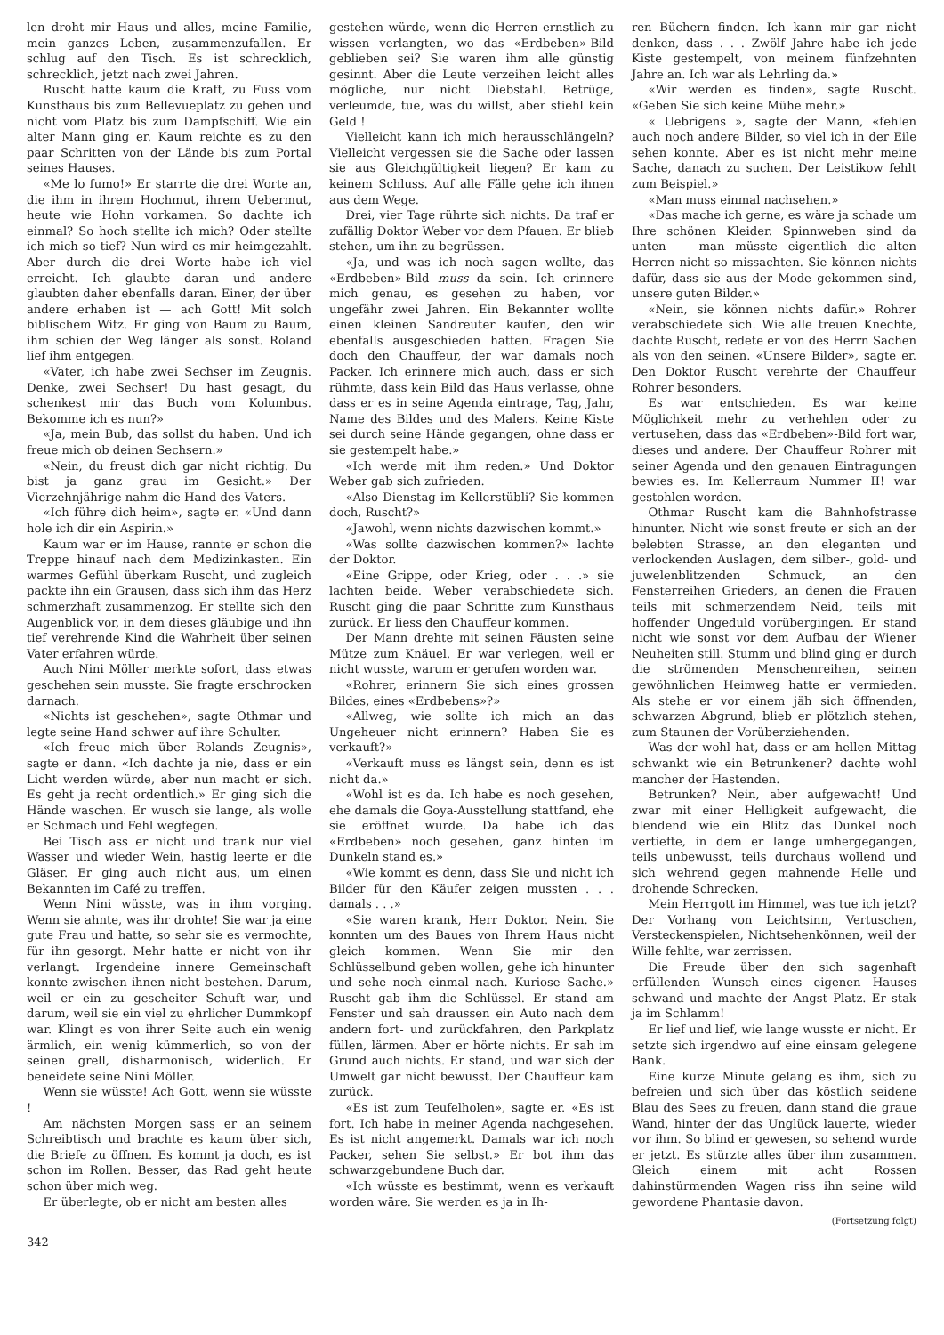len droht mir Haus und alles, meine Familie, mein ganzes Leben, zusammenzufallen. Er schlug auf den Tisch. Es ist schrecklich, schrecklich, jetzt nach zwei Jahren.
Ruscht hatte kaum die Kraft, zu Fuss vom Kunsthaus bis zum Bellevueplatz zu gehen und nicht vom Platz bis zum Dampfschiff. Wie ein alter Mann ging er. Kaum reichte es zu den paar Schritten von der Lände bis zum Portal seines Hauses.
«Me lo fumo!» Er starrte die drei Worte an, die ihm in ihrem Hochmut, ihrem Uebermut, heute wie Hohn vorkamen. So dachte ich einmal? So hoch stellte ich mich? Oder stellte ich mich so tief? Nun wird es mir heimgezahlt. Aber durch die drei Worte habe ich viel erreicht. Ich glaubte daran und andere glaubten daher ebenfalls daran. Einer, der über andere erhaben ist — ach Gott! Mit solch biblischem Witz. Er ging von Baum zu Baum, ihm schien der Weg länger als sonst. Roland lief ihm entgegen.
«Vater, ich habe zwei Sechser im Zeugnis. Denke, zwei Sechser! Du hast gesagt, du schenkest mir das Buch vom Kolumbus. Bekomme ich es nun?»
«Ja, mein Bub, das sollst du haben. Und ich freue mich ob deinen Sechsern.»
«Nein, du freust dich gar nicht richtig. Du bist ja ganz grau im Gesicht.» Der Vierzehnjährige nahm die Hand des Vaters.
«Ich führe dich heim», sagte er. «Und dann hole ich dir ein Aspirin.»
Kaum war er im Hause, rannte er schon die Treppe hinauf nach dem Medizinkasten. Ein warmes Gefühl überkam Ruscht, und zugleich packte ihn ein Grausen, dass sich ihm das Herz schmerzhaft zusammenzog. Er stellte sich den Augenblick vor, in dem dieses gläubige und ihn tief verehrende Kind die Wahrheit über seinen Vater erfahren würde.
Auch Nini Möller merkte sofort, dass etwas geschehen sein musste. Sie fragte erschrocken darnach.
«Nichts ist geschehen», sagte Othmar und legte seine Hand schwer auf ihre Schulter.
«Ich freue mich über Rolands Zeugnis», sagte er dann. «Ich dachte ja nie, dass er ein Licht werden würde, aber nun macht er sich. Es geht ja recht ordentlich.» Er ging sich die Hände waschen. Er wusch sie lange, als wolle er Schmach und Fehl wegfegen.
Bei Tisch ass er nicht und trank nur viel Wasser und wieder Wein, hastig leerte er die Gläser. Er ging auch nicht aus, um einen Bekannten im Café zu treffen.
Wenn Nini wüsste, was in ihm vorging. Wenn sie ahnte, was ihr drohte! Sie war ja eine gute Frau und hatte, so sehr sie es vermochte, für ihn gesorgt. Mehr hatte er nicht von ihr verlangt. Irgendeine innere Gemeinschaft konnte zwischen ihnen nicht bestehen. Darum, weil er ein zu gescheiter Schuft war, und darum, weil sie ein viel zu ehrlicher Dummkopf war. Klingt es von ihrer Seite auch ein wenig ärmlich, ein wenig kümmerlich, so von der seinen grell, disharmonisch, widerlich. Er beneidete seine Nini Möller.
Wenn sie wüsste! Ach Gott, wenn sie wüsste !
Am nächsten Morgen sass er an seinem Schreibtisch und brachte es kaum über sich, die Briefe zu öffnen. Es kommt ja doch, es ist schon im Rollen. Besser, das Rad geht heute schon über mich weg.
Er überlegte, ob er nicht am besten alles
gestehen würde, wenn die Herren ernstlich zu wissen verlangten, wo das «Erdbeben»-Bild geblieben sei? Sie waren ihm alle günstig gesinnt. Aber die Leute verzeihen leicht alles mögliche, nur nicht Diebstahl. Betrüge, verleumde, tue, was du willst, aber stiehl kein Geld !
Vielleicht kann ich mich herausschlängeln? Vielleicht vergessen sie die Sache oder lassen sie aus Gleichgültigkeit liegen? Er kam zu keinem Schluss. Auf alle Fälle gehe ich ihnen aus dem Wege.
Drei, vier Tage rührte sich nichts. Da traf er zufällig Doktor Weber vor dem Pfauen. Er blieb stehen, um ihn zu begrüssen.
«Ja, und was ich noch sagen wollte, das «Erdbeben»-Bild muss da sein. Ich erinnere mich genau, es gesehen zu haben, vor ungefähr zwei Jahren. Ein Bekannter wollte einen kleinen Sandreuter kaufen, den wir ebenfalls ausgeschieden hatten. Fragen Sie doch den Chauffeur, der war damals noch Packer. Ich erinnere mich auch, dass er sich rühmte, dass kein Bild das Haus verlasse, ohne dass er es in seine Agenda eintrage, Tag, Jahr, Name des Bildes und des Malers. Keine Kiste sei durch seine Hände gegangen, ohne dass er sie gestempelt habe.»
«Ich werde mit ihm reden.» Und Doktor Weber gab sich zufrieden.
«Also Dienstag im Kellerstübli? Sie kommen doch, Ruscht?»
«Jawohl, wenn nichts dazwischen kommt.»
«Was sollte dazwischen kommen?» lachte der Doktor.
«Eine Grippe, oder Krieg, oder . . .» sie lachten beide. Weber verabschiedete sich. Ruscht ging die paar Schritte zum Kunsthaus zurück. Er liess den Chauffeur kommen.
Der Mann drehte mit seinen Fäusten seine Mütze zum Knäuel. Er war verlegen, weil er nicht wusste, warum er gerufen worden war.
«Rohrer, erinnern Sie sich eines grossen Bildes, eines «Erdbebens»?»
«Allweg, wie sollte ich mich an das Ungeheuer nicht erinnern? Haben Sie es verkauft?»
«Verkauft muss es längst sein, denn es ist nicht da.»
«Wohl ist es da. Ich habe es noch gesehen, ehe damals die Goya-Ausstellung stattfand, ehe sie eröffnet wurde. Da habe ich das «Erdbeben» noch gesehen, ganz hinten im Dunkeln stand es.»
«Wie kommt es denn, dass Sie und nicht ich Bilder für den Käufer zeigen mussten . . . damals . . .»
«Sie waren krank, Herr Doktor. Nein. Sie konnten um des Baues von Ihrem Haus nicht gleich kommen. Wenn Sie mir den Schlüsselbund geben wollen, gehe ich hinunter und sehe noch einmal nach. Kuriose Sache.» Ruscht gab ihm die Schlüssel. Er stand am Fenster und sah draussen ein Auto nach dem andern fort- und zurückfahren, den Parkplatz füllen, lärmen. Aber er hörte nichts. Er sah im Grund auch nichts. Er stand, und war sich der Umwelt gar nicht bewusst. Der Chauffeur kam zurück.
«Es ist zum Teufelholen», sagte er. «Es ist fort. Ich habe in meiner Agenda nachgesehen. Es ist nicht angemerkt. Damals war ich noch Packer, sehen Sie selbst.» Er bot ihm das schwarzgebundene Buch dar.
«Ich wüsste es bestimmt, wenn es verkauft worden wäre. Sie werden es ja in Ih-
ren Büchern finden. Ich kann mir gar nicht denken, dass . . . Zwölf Jahre habe ich jede Kiste gestempelt, von meinem fünfzehnten Jahre an. Ich war als Lehrling da.»
«Wir werden es finden», sagte Ruscht. «Geben Sie sich keine Mühe mehr.»
« Uebrigens », sagte der Mann, «fehlen auch noch andere Bilder, so viel ich in der Eile sehen konnte. Aber es ist nicht mehr meine Sache, danach zu suchen. Der Leistikow fehlt zum Beispiel.»
«Man muss einmal nachsehen.»
«Das mache ich gerne, es wäre ja schade um Ihre schönen Kleider. Spinnweben sind da unten — man müsste eigentlich die alten Herren nicht so missachten. Sie können nichts dafür, dass sie aus der Mode gekommen sind, unsere guten Bilder.»
«Nein, sie können nichts dafür.» Rohrer verabschiedete sich. Wie alle treuen Knechte, dachte Ruscht, redete er von des Herrn Sachen als von den seinen. «Unsere Bilder», sagte er. Den Doktor Ruscht verehrte der Chauffeur Rohrer besonders.
Es war entschieden. Es war keine Möglichkeit mehr zu verhehlen oder zu vertusehen, dass das «Erdbeben»-Bild fort war, dieses und andere. Der Chauffeur Rohrer mit seiner Agenda und den genauen Eintragungen bewies es. Im Kellerraum Nummer II! war gestohlen worden.
Othmar Ruscht kam die Bahnhofstrasse hinunter. Nicht wie sonst freute er sich an der belebten Strasse, an den eleganten und verlockenden Auslagen, dem silber-, gold- und juwelenblitzenden Schmuck, an den Fensterreihen Grieders, an denen die Frauen teils mit schmerzendem Neid, teils mit hoffender Ungeduld vorübergingen. Er stand nicht wie sonst vor dem Aufbau der Wiener Neuheiten still. Stumm und blind ging er durch die strömenden Menschenreihen, seinen gewöhnlichen Heimweg hatte er vermieden. Als stehe er vor einem jäh sich öffnenden, schwarzen Abgrund, blieb er plötzlich stehen, zum Staunen der Vorüberziehenden.
Was der wohl hat, dass er am hellen Mittag schwankt wie ein Betrunkener? dachte wohl mancher der Hastenden.
Betrunken? Nein, aber aufgewacht! Und zwar mit einer Helligkeit aufgewacht, die blendend wie ein Blitz das Dunkel noch vertiefte, in dem er lange umhergegangen, teils unbewusst, teils durchaus wollend und sich wehrend gegen mahnende Helle und drohende Schrecken.
Mein Herrgott im Himmel, was tue ich jetzt? Der Vorhang von Leichtsinn, Vertuschen, Versteckenspielen, Nichtsehenkönnen, weil der Wille fehlte, war zerrissen.
Die Freude über den sich sagenhaft erfüllenden Wunsch eines eigenen Hauses schwand und machte der Angst Platz. Er stak ja im Schlamm!
Er lief und lief, wie lange wusste er nicht. Er setzte sich irgendwo auf eine einsam gelegene Bank.
Eine kurze Minute gelang es ihm, sich zu befreien und sich über das köstlich seidene Blau des Sees zu freuen, dann stand die graue Wand, hinter der das Unglück lauerte, wieder vor ihm. So blind er gewesen, so sehend wurde er jetzt. Es stürzte alles über ihm zusammen. Gleich einem mit acht Rossen dahinstürmenden Wagen riss ihn seine wild gewordene Phantasie davon.
(Fortsetzung folgt)
342